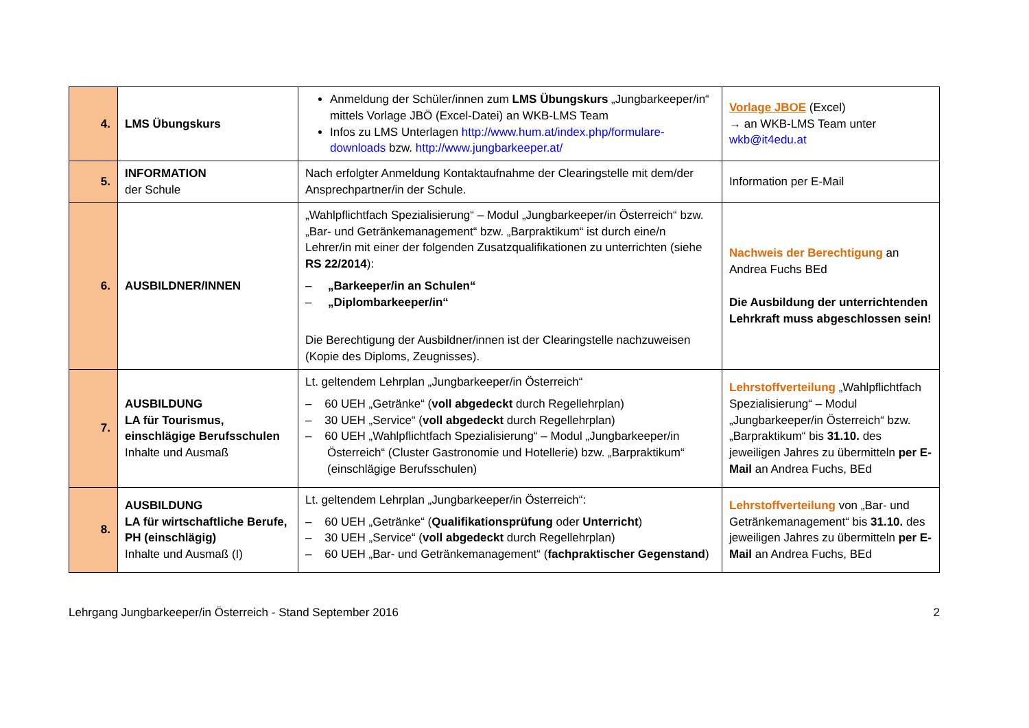| 4. | LMS Übungskurs | Anmeldung der Schüler/innen zum LMS Übungskurs „Jungbarkeeper/in“ mittels Vorlage JBÖ (Excel-Datei) an WKB-LMS Team Infos zu LMS Unterlagen http://www.hum.at/index.php/formulare-downloads bzw. http://www.jungbarkeeper.at/ | Vorlage JBOE (Excel) → an WKB-LMS Team unter wkb@it4edu.at |
| 5. | INFORMATION der Schule | Nach erfolgter Anmeldung Kontaktaufnahme der Clearingstelle mit dem/der Ansprechpartner/in der Schule. | Information per E-Mail |
| 6. | AUSBILDNER/INNEN | „Wahlpflichtfach Spezialisierung“ – Modul „Jungbarkeeper/in Österreich“ bzw. „Bar- und Getränkemanagement“ bzw. „Barpraktikum“ ist durch eine/n Lehrer/in mit einer der folgenden Zusatzqualifikationen zu unterrichten (siehe RS 22/2014 ): – „Barkeeper/in an Schulen“ – „Diplombarkeeper/in“ Die Berechtigung der Ausbildner/innen ist der Clearingstelle nachzuweisen (Kopie des Diploms, Zeugnisses). | Nachweis der Berechtigung an Andrea Fuchs BEd Die Ausbildung der unterrichtenden Lehrkraft muss abgeschlossen sein! |
| 7. | AUSBILDUNG LA für Tourismus, einschlägige Berufsschulen Inhalte und Ausmaß | Lt. geltendem Lehrplan „Jungbarkeeper/in Österreich“ – 60 UEH „Getränke“ ( voll abgedeckt durch Regellehrplan) – 30 UEH „Service“ ( voll abgedeckt durch Regellehrplan) – 60 UEH „Wahlpflichtfach Spezialisierung“ – Modul „Jungbarkeeper/in Österreich“ (Cluster Gastronomie und Hotellerie) bzw. „Barpraktikum“ (einschlägige Berufsschulen) | Lehrstoffverteilung „Wahlpflichtfach Spezialisierung“ – Modul „Jungbarkeeper/in Österreich“ bzw. „Barpraktikum“ bis 31.10. des jeweiligen Jahres zu übermitteln per E-Mail an Andrea Fuchs, BEd |
| 8. | AUSBILDUNG LA für wirtschaftliche Berufe, PH (einschlägig) Inhalte und Ausmaß (I) | Lt. geltendem Lehrplan „Jungbarkeeper/in Österreich“: – 60 UEH „Getränke“ ( Qualifikationsprüfung oder Unterricht ) – 30 UEH „Service“ ( voll abgedeckt durch Regellehrplan) – 60 UEH „Bar- und Getränkemanagement“ ( fachpraktischer Gegenstand ) | Lehrstoffverteilung von „Bar- und Getränkemanagement“ bis 31.10. des jeweiligen Jahres zu übermitteln per E-Mail an Andrea Fuchs, BEd |
Lehrgang Jungbarkeeper/in Österreich - Stand September 2016 2